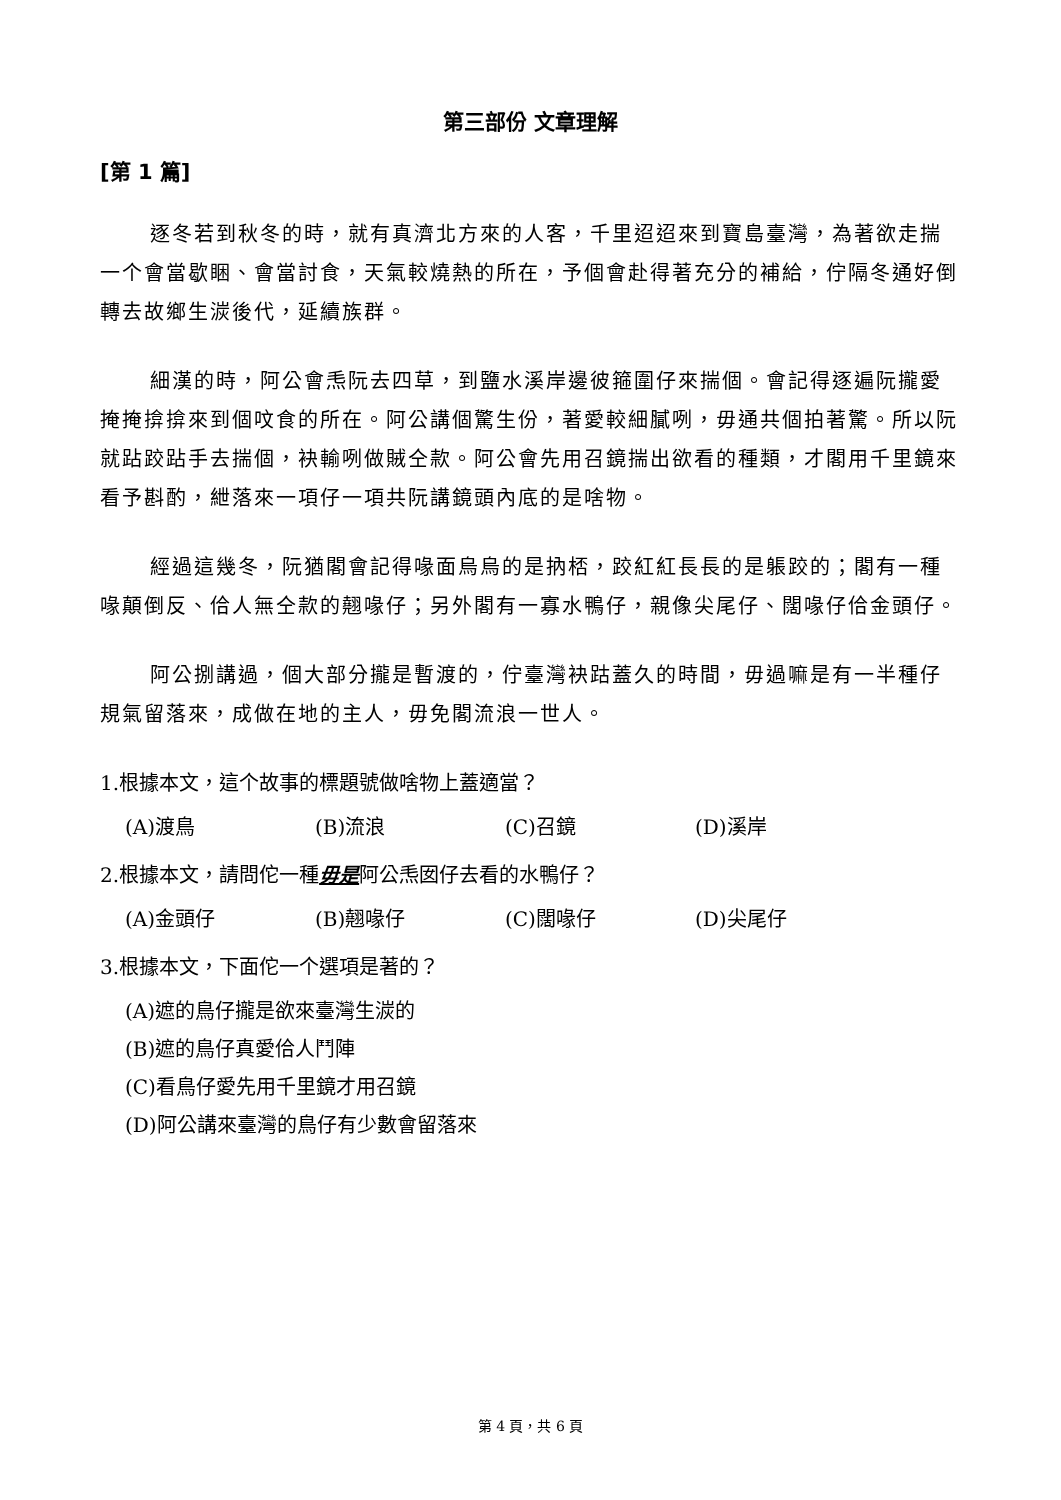第三部份 文章理解
[第 1 篇]
逐冬若到秋冬的時，就有真濟北方來的人客，千里迢迢來到寶島臺灣，為著欲走揣一个會當歇睏、會當討食，天氣較燒熱的所在，予個會赴得著充分的補給，佇隔冬通好倒轉去故鄉生湠後代，延續族群。
細漢的時，阿公會𤆬阮去四草，到鹽水溪岸邊彼箍圍仔來揣個。會記得逐遍阮攏愛掩掩揜揜來到個呅食的所在。阿公講個驚生份，著愛較細膩咧，毋通共個拍著驚。所以阮就跕跤跕手去揣個，袂輸咧做賊仝款。阿公會先用召鏡揣出欲看的種類，才閣用千里鏡來看予斟酌，紲落來一項仔一項共阮講鏡頭內底的是啥物。
經過這幾冬，阮猶閣會記得喙面烏烏的是抐桮，跤紅紅長長的是躼跤的；閣有一種喙顛倒反、佮人無仝款的翹喙仔；另外閣有一寡水鴨仔，親像尖尾仔、闊喙仔佮金頭仔。
阿公捌講過，個大部分攏是暫渡的，佇臺灣袂跍蓋久的時間，毋過嘛是有一半種仔規氣留落來，成做在地的主人，毋免閣流浪一世人。
1.根據本文，這个故事的標題號做啥物上蓋適當？
(A)渡鳥 (B)流浪 (C)召鏡 (D)溪岸
2.根據本文，請問佗一種毋是阿公𤆬囡仔去看的水鴨仔？
(A)金頭仔 (B)翹喙仔 (C)闊喙仔 (D)尖尾仔
3.根據本文，下面佗一个選項是著的？
(A)遮的鳥仔攏是欲來臺灣生湠的
(B)遮的鳥仔真愛佮人鬥陣
(C)看鳥仔愛先用千里鏡才用召鏡
(D)阿公講來臺灣的鳥仔有少數會留落來
第 4 頁，共 6 頁